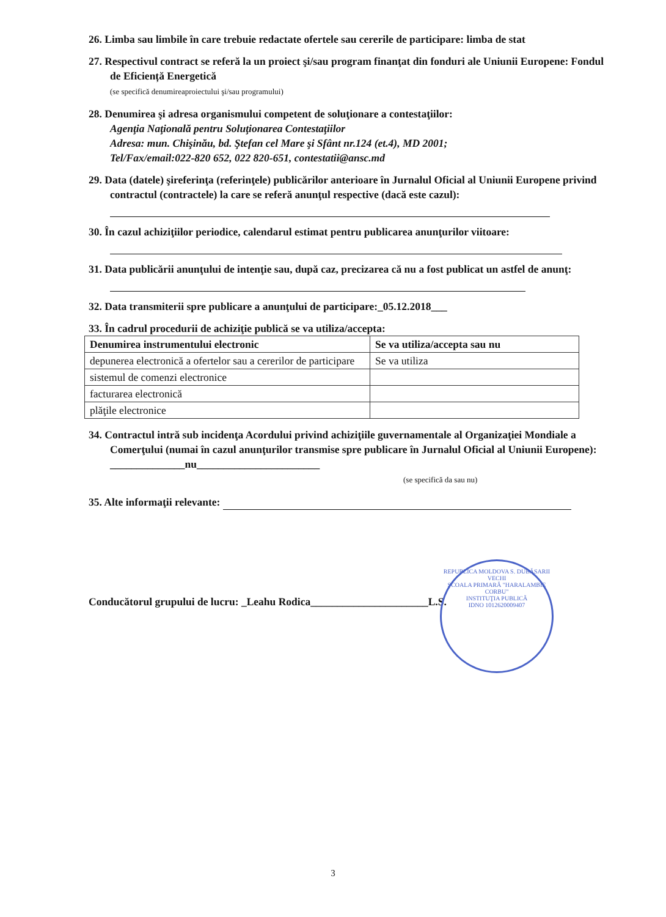26. Limba sau limbile în care trebuie redactate ofertele sau cererile de participare: limba de stat
27. Respectivul contract se referă la un proiect şi/sau program finanţat din fonduri ale Uniunii Europene: Fondul de Eficiență Energetică
(se specifică denumireaproiectului şi/sau programului)
28. Denumirea şi adresa organismului competent de soluţionare a contestaţiilor:
Agenţia Naţională pentru Soluţionarea Contestaţiilor
Adresa: mun. Chişinău, bd. Ştefan cel Mare şi Sfânt nr.124 (et.4), MD 2001;
Tel/Fax/email:022-820 652, 022 820-651, contestatii@ansc.md
29. Data (datele) şireferinţa (referinţele) publicărilor anterioare în Jurnalul Oficial al Uniunii Europene privind contractul (contractele) la care se referă anunţul respective (dacă este cazul):
30. În cazul achiziţiilor periodice, calendarul estimat pentru publicarea anunţurilor viitoare:
31. Data publicării anunţului de intenţie sau, după caz, precizarea că nu a fost publicat un astfel de anunţ:
32. Data transmiterii spre publicare a anunţului de participare:_05.12.2018___
33. În cadrul procedurii de achiziţie publică se va utiliza/accepta:
| Denumirea instrumentului electronic | Se va utiliza/accepta sau nu |
| --- | --- |
| depunerea electronică a ofertelor sau a cererilor de participare | Se va utiliza |
| sistemul de comenzi electronice | |
| facturarea electronică | |
| plăţile electronice | |
34. Contractul intră sub incidenţa Acordului privind achiziţiile guvernamentale al Organizaţiei Mondiale a Comerţului (numai în cazul anunţurilor transmise spre publicare în Jurnalul Oficial al Uniunii Europene): ______________nu_______________________
(se specifică da sau nu)
35. Alte informaţii relevante:
Conducătorul grupului de lucru: _Leahu Rodica______________________L.S.
REPUBLICA MOLDOVA S. DUBĂSARII VECHI
ŞCOALA PRIMARĂ "HARALAMBIE CORBU"
INSTITUŢIA PUBLICĂ
IDNO 1012620009407
3